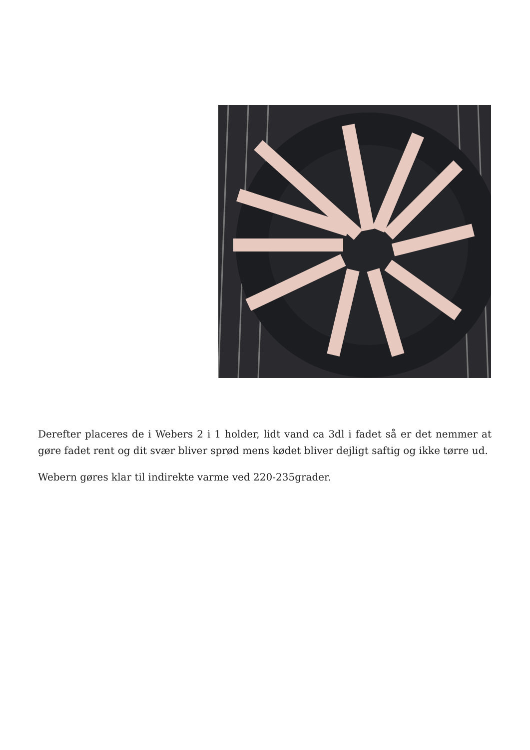Derefter placeres de i Webers 2 i 1 holder, lidt vand ca 3dl i fadet så er det nemmer at gøre fadet rent og dit svær bliver sprød mens kødet bliver dejligt saftig og ikke tørre ud.
Webern gøres klar til indirekte varme ved 220-235grader.